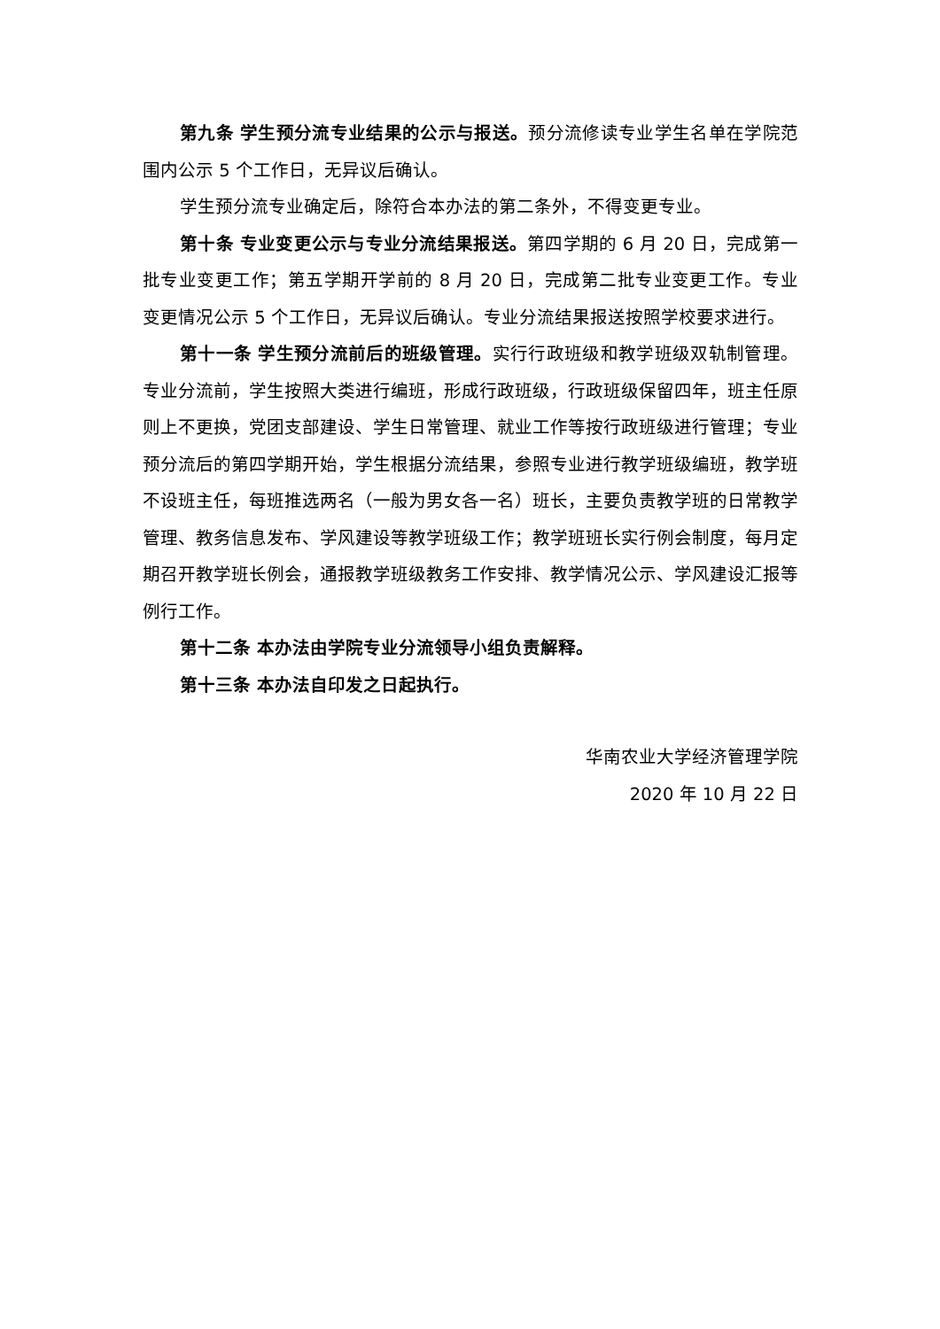第九条 学生预分流专业结果的公示与报送。预分流修读专业学生名单在学院范围内公示 5 个工作日，无异议后确认。
学生预分流专业确定后，除符合本办法的第二条外，不得变更专业。
第十条 专业变更公示与专业分流结果报送。第四学期的 6 月 20 日，完成第一批专业变更工作；第五学期开学前的 8 月 20 日，完成第二批专业变更工作。专业变更情况公示 5 个工作日，无异议后确认。专业分流结果报送按照学校要求进行。
第十一条 学生预分流前后的班级管理。实行行政班级和教学班级双轨制管理。专业分流前，学生按照大类进行编班，形成行政班级，行政班级保留四年，班主任原则上不更换，党团支部建设、学生日常管理、就业工作等按行政班级进行管理；专业预分流后的第四学期开始，学生根据分流结果，参照专业进行教学班级编班，教学班不设班主任，每班推选两名（一般为男女各一名）班长，主要负责教学班的日常教学管理、教务信息发布、学风建设等教学班级工作；教学班班长实行例会制度，每月定期召开教学班长例会，通报教学班级教务工作安排、教学情况公示、学风建设汇报等例行工作。
第十二条 本办法由学院专业分流领导小组负责解释。
第十三条 本办法自印发之日起执行。
华南农业大学经济管理学院
2020 年 10 月 22 日